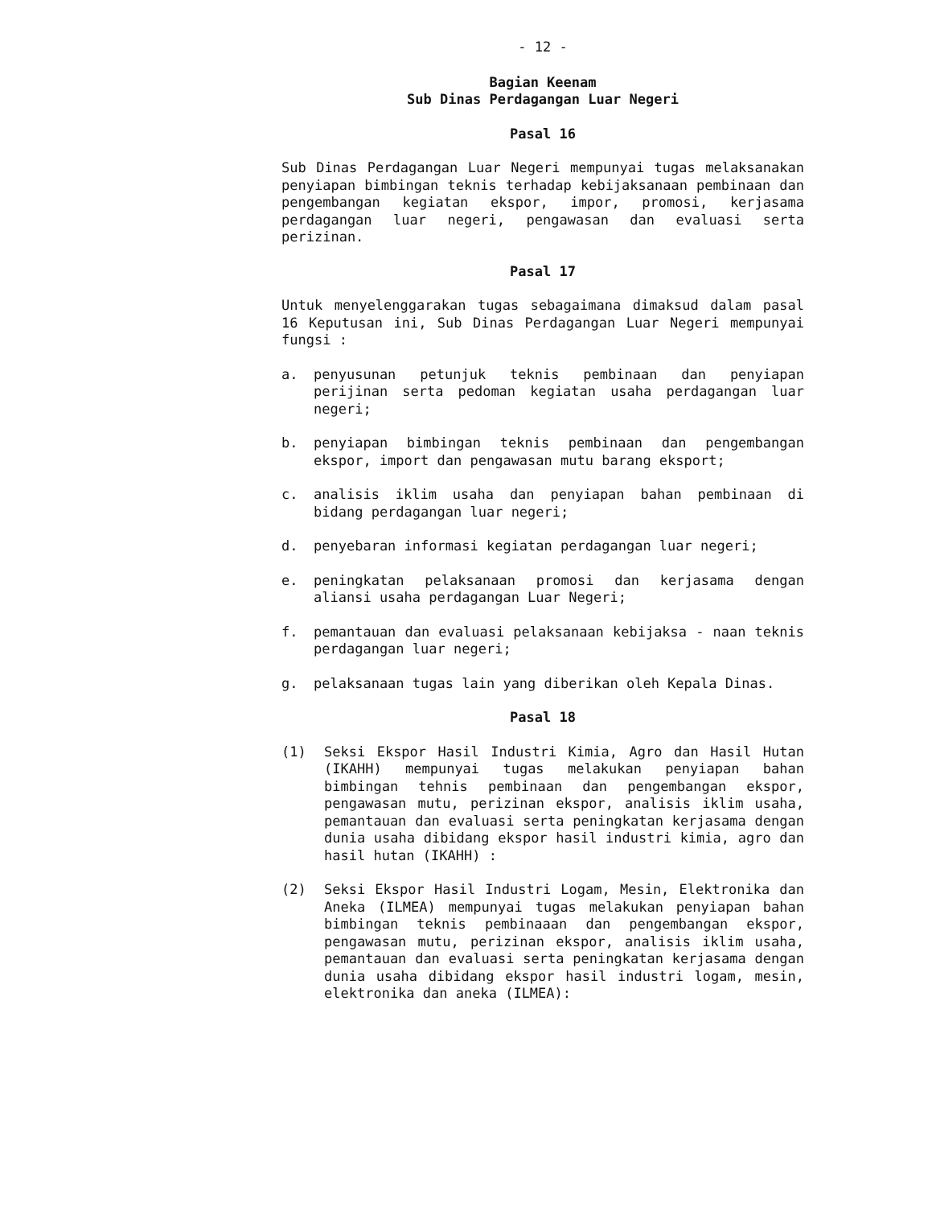- 12 -
Bagian Keenam
Sub Dinas Perdagangan Luar Negeri
Pasal 16
Sub Dinas Perdagangan Luar Negeri mempunyai tugas melaksanakan penyiapan bimbingan teknis terhadap kebijaksanaan pembinaan dan pengembangan kegiatan ekspor, impor, promosi, kerjasama perdagangan luar negeri, pengawasan dan evaluasi serta perizinan.
Pasal 17
Untuk menyelenggarakan tugas sebagaimana dimaksud dalam pasal 16 Keputusan ini, Sub Dinas Perdagangan Luar Negeri mempunyai fungsi :
a. penyusunan petunjuk teknis pembinaan dan penyiapan perijinan serta pedoman kegiatan usaha perdagangan luar negeri;
b. penyiapan bimbingan teknis pembinaan dan pengembangan ekspor, import dan pengawasan mutu barang eksport;
c. analisis iklim usaha dan penyiapan bahan pembinaan di bidang perdagangan luar negeri;
d. penyebaran informasi kegiatan perdagangan luar negeri;
e. peningkatan pelaksanaan promosi dan kerjasama dengan aliansi usaha perdagangan Luar Negeri;
f. pemantauan dan evaluasi pelaksanaan kebijaksa - naan teknis perdagangan luar negeri;
g. pelaksanaan tugas lain yang diberikan oleh Kepala Dinas.
Pasal 18
(1) Seksi Ekspor Hasil Industri Kimia, Agro dan Hasil Hutan (IKAHH) mempunyai tugas melakukan penyiapan bahan bimbingan tehnis pembinaan dan pengembangan ekspor, pengawasan mutu, perizinan ekspor, analisis iklim usaha, pemantauan dan evaluasi serta peningkatan kerjasama dengan dunia usaha dibidang ekspor hasil industri kimia, agro dan hasil hutan (IKAHH) :
(2) Seksi Ekspor Hasil Industri Logam, Mesin, Elektronika dan Aneka (ILMEA) mempunyai tugas melakukan penyiapan bahan bimbingan teknis pembinaaan dan pengembangan ekspor, pengawasan mutu, perizinan ekspor, analisis iklim usaha, pemantauan dan evaluasi serta peningkatan kerjasama dengan dunia usaha dibidang ekspor hasil industri logam, mesin, elektronika dan aneka (ILMEA):